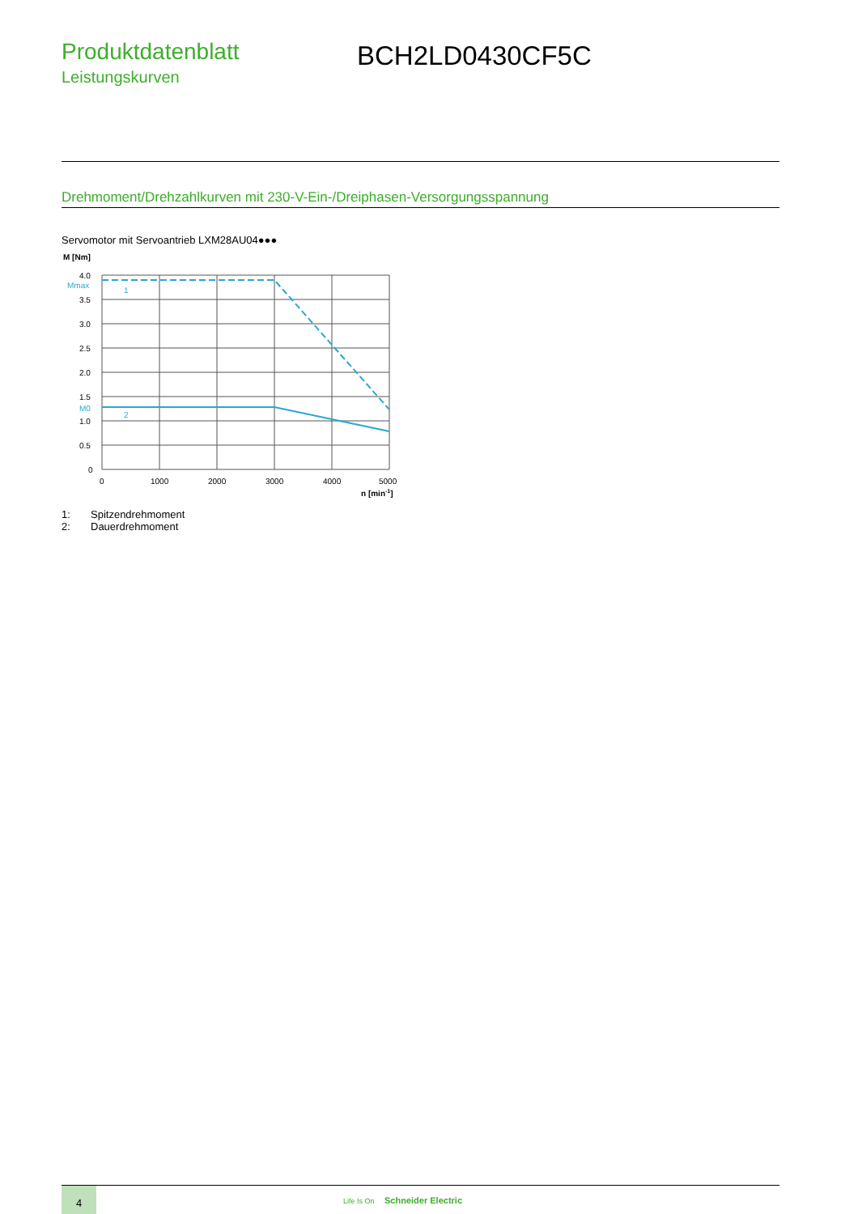Produktdatenblatt
Leistungskurven
BCH2LD0430CF5C
Drehmoment/Drehzahlkurven mit 230-V-Ein-/Dreiphasen-Versorgungsspannung
Servomotor mit Servoantrieb LXM28AU04●●●
M [Nm]
4.0
3.5
3.0
2.5
2.0
1.5
1.0
0.5
0
Mmax
M0
1
2
0
1000
2000
3000
4000
5000
n [min-1]
1: Spitzendrehmoment
2: Dauerdrehmoment
4
Life Is On Schneider Electric